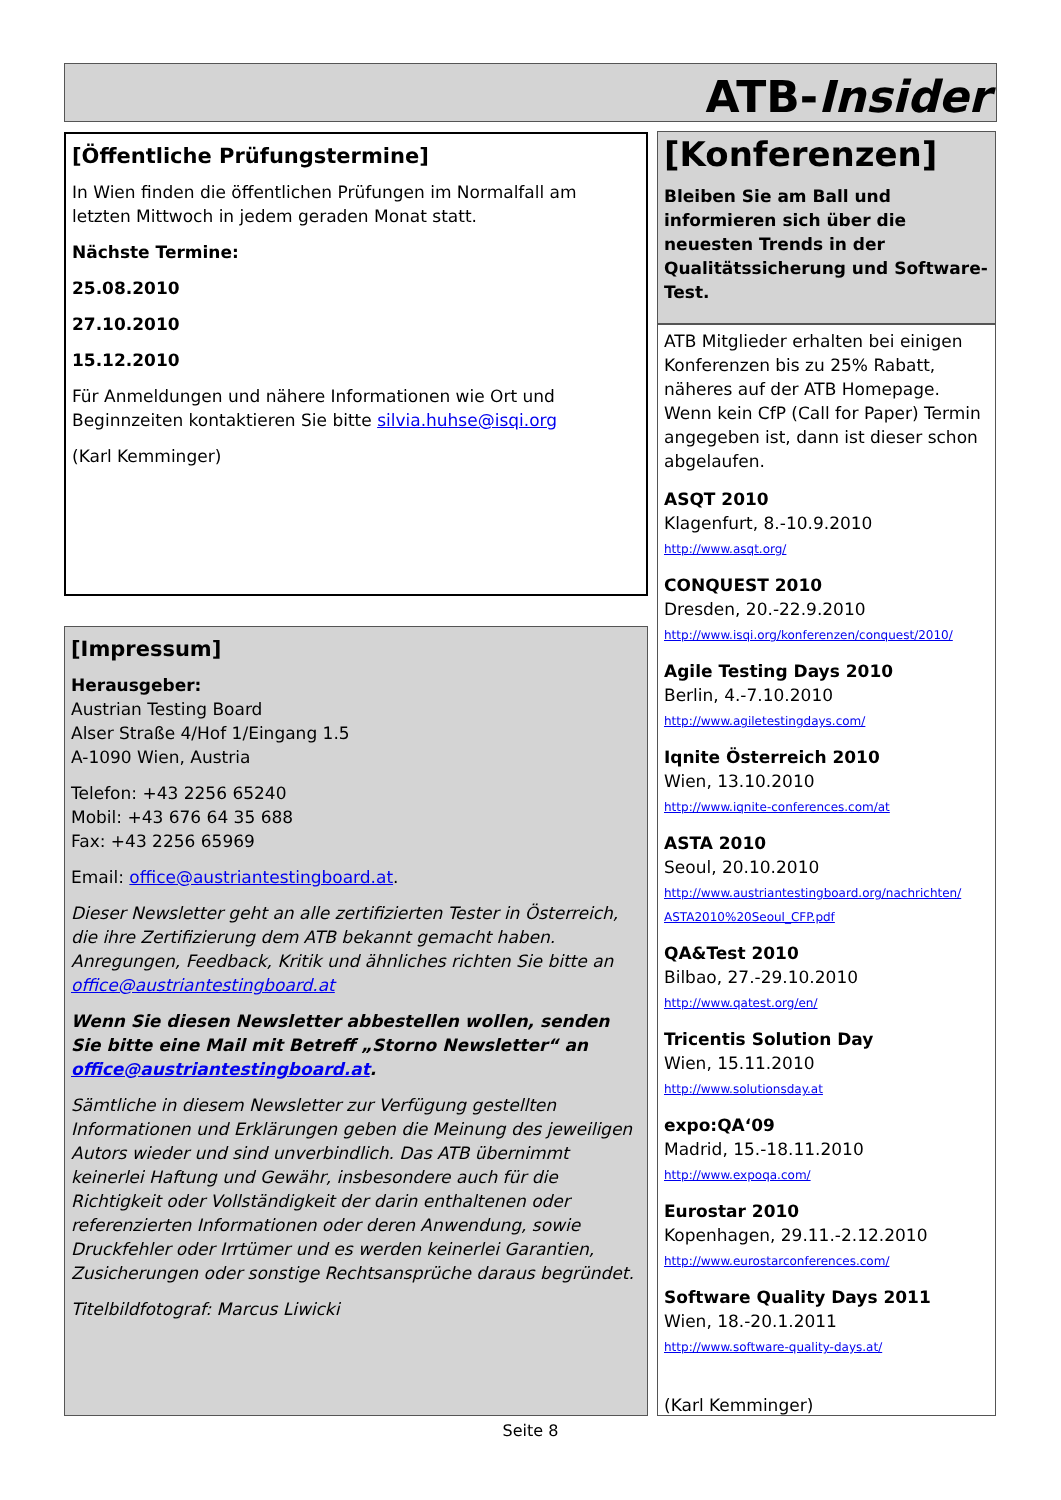ATB-Insider
[Öffentliche Prüfungstermine]
In Wien finden die öffentlichen Prüfungen im Normalfall am letzten Mittwoch in jedem geraden Monat statt.
Nächste Termine:
25.08.2010
27.10.2010
15.12.2010
Für Anmeldungen und nähere Informationen wie Ort und Beginnzeiten kontaktieren Sie bitte silvia.huhse@isqi.org
(Karl Kemminger)
[Impressum]
Herausgeber:
Austrian Testing Board
Alser Straße 4/Hof 1/Eingang 1.5
A-1090 Wien, Austria
Telefon: +43 2256 65240
Mobil: +43 676 64 35 688
Fax: +43 2256 65969
Email: office@austriantestingboard.at.
Dieser Newsletter geht an alle zertifizierten Tester in Österreich, die ihre Zertifizierung dem ATB bekannt gemacht haben. Anregungen, Feedback, Kritik und ähnliches richten Sie bitte an office@austriantestingboard.at
Wenn Sie diesen Newsletter abbestellen wollen, senden Sie bitte eine Mail mit Betreff „Storno Newsletter“ an office@austriantestingboard.at.
Sämtliche in diesem Newsletter zur Verfügung gestellten Informationen und Erklärungen geben die Meinung des jeweiligen Autors wieder und sind unverbindlich. Das ATB übernimmt keinerlei Haftung und Gewähr, insbesondere auch für die Richtigkeit oder Vollständigkeit der darin enthaltenen oder referenzierten Informationen oder deren Anwendung, sowie Druckfehler oder Irrtümer und es werden keinerlei Garantien, Zusicherungen oder sonstige Rechtsansprüche daraus begründet.
Titelbildfotograf: Marcus Liwicki
[Konferenzen]
Bleiben Sie am Ball und informieren sich über die neuesten Trends in der Qualitätssicherung und Software-Test.
ATB Mitglieder erhalten bei einigen Konferenzen bis zu 25% Rabatt, näheres auf der ATB Homepage. Wenn kein CfP (Call for Paper) Termin angegeben ist, dann ist dieser schon abgelaufen.
ASQT 2010
Klagenfurt, 8.-10.9.2010
http://www.asqt.org/
CONQUEST 2010
Dresden, 20.-22.9.2010
http://www.isqi.org/konferenzen/conquest/2010/
Agile Testing Days 2010
Berlin, 4.-7.10.2010
http://www.agiletestingdays.com/
Iqnite Österreich 2010
Wien, 13.10.2010
http://www.iqnite-conferences.com/at
ASTA 2010
Seoul, 20.10.2010
http://www.austriantestingboard.org/nachrichten/ ASTA2010%20Seoul_CFP.pdf
QA&Test 2010
Bilbao, 27.-29.10.2010
http://www.qatest.org/en/
Tricentis Solution Day
Wien, 15.11.2010
http://www.solutionsday.at
expo:QA‘09
Madrid, 15.-18.11.2010
http://www.expoqa.com/
Eurostar 2010
Kopenhagen, 29.11.-2.12.2010
http://www.eurostarconferences.com/
Software Quality Days 2011
Wien, 18.-20.1.2011
http://www.software-quality-days.at/
(Karl Kemminger)
Seite 8